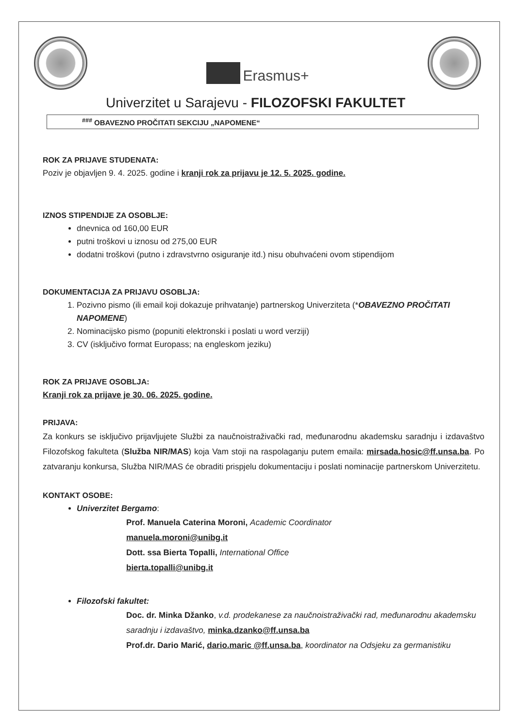Erasmus+
Univerzitet u Sarajevu - FILOZOFSKI FAKULTET
<sup>###</sup> OBAVEZNO PROČITATI SEKCIJU „NAPOMENE“
ROK ZA PRIJAVE STUDENATA:
Poziv je objavljen 9. 4. 2025. godine i kranji rok za prijavu je 12. 5. 2025. godine.
IZNOS STIPENDIJE ZA OSOBLJE:
dnevnica od 160,00 EUR
putni troškovi u iznosu od 275,00 EUR
dodatni troškovi (putno i zdravstvrno osiguranje itd.) nisu obuhvaćeni ovom stipendijom
DOKUMENTACIJA ZA PRIJAVU OSOBLJA:
1. Pozivno pismo (ili email koji dokazuje prihvatanje) partnerskog Univerziteta (*OBAVEZNO PROČITATI NAPOMENE)
2. Nominacijsko pismo (popuniti elektronski i poslati u word verziji)
3. CV (isključivo format Europass; na engleskom jeziku)
ROK ZA PRIJAVE OSOBLJA:
Kranji rok za prijave je 30. 06. 2025. godine.
PRIJAVA:
Za konkurs se isključivo prijavljujete Službi za naučnoistraživački rad, međunarodnu akademsku saradnju i izdavaštvo Filozofskog fakulteta (Služba NIR/MAS) koja Vam stoji na raspolaganju putem emaila: mirsada.hosic@ff.unsa.ba. Po zatvaranju konkursa, Služba NIR/MAS će obraditi prispjelu dokumentaciju i poslati nominacije partnerskom Univerzitetu.
KONTAKT OSOBE:
Univerzitet Bergamo:
Prof. Manuela Caterina Moroni, Academic Coordinator
manuela.moroni@unibg.it
Dott. ssa Bierta Topalli, International Office
bierta.topalli@unibg.it
Filozofski fakultet:
Doc. dr. Minka Džanko, v.d. prodekanese za naučnoistraživački rad, međunarodnu akademsku saradnju i izdavaštvo, minka.dzanko@ff.unsa.ba
Prof.dr. Dario Marić, dario.maric @ff.unsa.ba, koordinator na Odsjeku za germanistiku